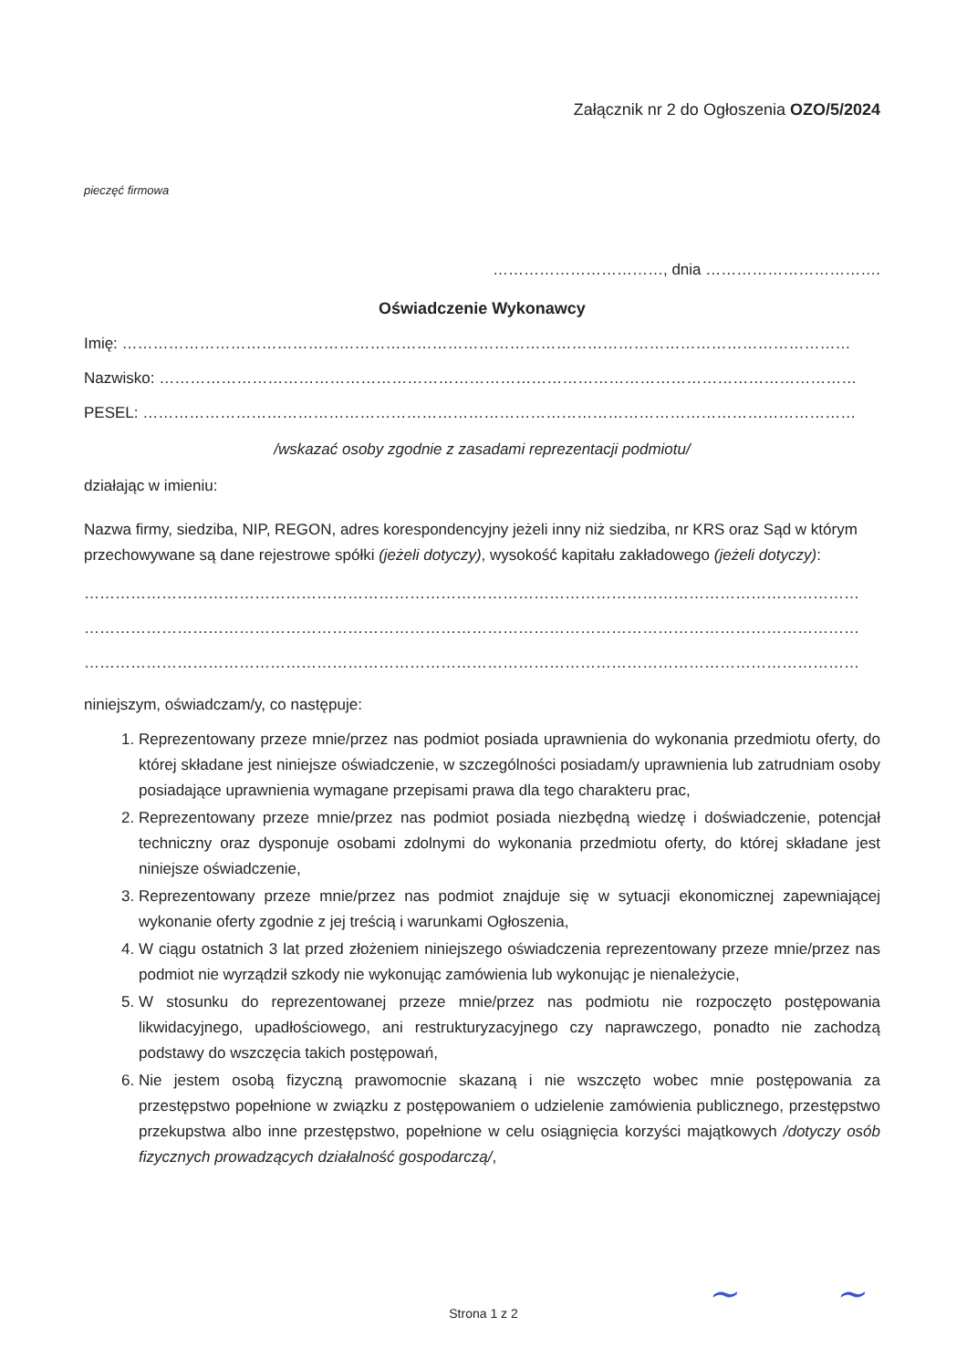Załącznik nr 2 do Ogłoszenia OZO/5/2024
pieczęć firmowa
……………………………, dnia …………………………….
Oświadczenie Wykonawcy
Imię: ……………………………………………………………………………………………………………………………
Nazwisko: ………………………………………………………………………………………………………………………
PESEL: …………………………………………………………………………………………………………………………
/wskazać osoby zgodnie z zasadami reprezentacji podmiotu/
działając w imieniu:
Nazwa firmy, siedziba, NIP, REGON, adres korespondencyjny jeżeli inny niż siedziba, nr KRS oraz Sąd w którym przechowywane są dane rejestrowe spółki (jeżeli dotyczy), wysokość kapitału zakładowego (jeżeli dotyczy):
……………………………………………………………………………………………………………………………………
……………………………………………………………………………………………………………………………………
……………………………………………………………………………………………………………………………………
niniejszym, oświadczam/y, co następuje:
1. Reprezentowany przeze mnie/przez nas podmiot posiada uprawnienia do wykonania przedmiotu oferty, do której składane jest niniejsze oświadczenie, w szczególności posiadam/y uprawnienia lub zatrudniam osoby posiadające uprawnienia wymagane przepisami prawa dla tego charakteru prac,
2. Reprezentowany przeze mnie/przez nas podmiot posiada niezbędną wiedzę i doświadczenie, potencjał techniczny oraz dysponuje osobami zdolnymi do wykonania przedmiotu oferty, do której składane jest niniejsze oświadczenie,
3. Reprezentowany przeze mnie/przez nas podmiot znajduje się w sytuacji ekonomicznej zapewniającej wykonanie oferty zgodnie z jej treścią i warunkami Ogłoszenia,
4. W ciągu ostatnich 3 lat przed złożeniem niniejszego oświadczenia reprezentowany przeze mnie/przez nas podmiot nie wyrządził szkody nie wykonując zamówienia lub wykonując je nienależycie,
5. W stosunku do reprezentowanej przeze mnie/przez nas podmiotu nie rozpoczęto postępowania likwidacyjnego, upadłościowego, ani restrukturyzacyjnego czy naprawczego, ponadto nie zachodzą podstawy do wszczęcia takich postępowań,
6. Nie jestem osobą fizyczną prawomocnie skazaną i nie wszczęto wobec mnie postępowania za przestępstwo popełnione w związku z postępowaniem o udzielenie zamówienia publicznego, przestępstwo przekupstwa albo inne przestępstwo, popełnione w celu osiągnięcia korzyści majątkowych /dotyczy osób fizycznych prowadzących działalność gospodarczą/,
~ ~
Strona 1 z 2